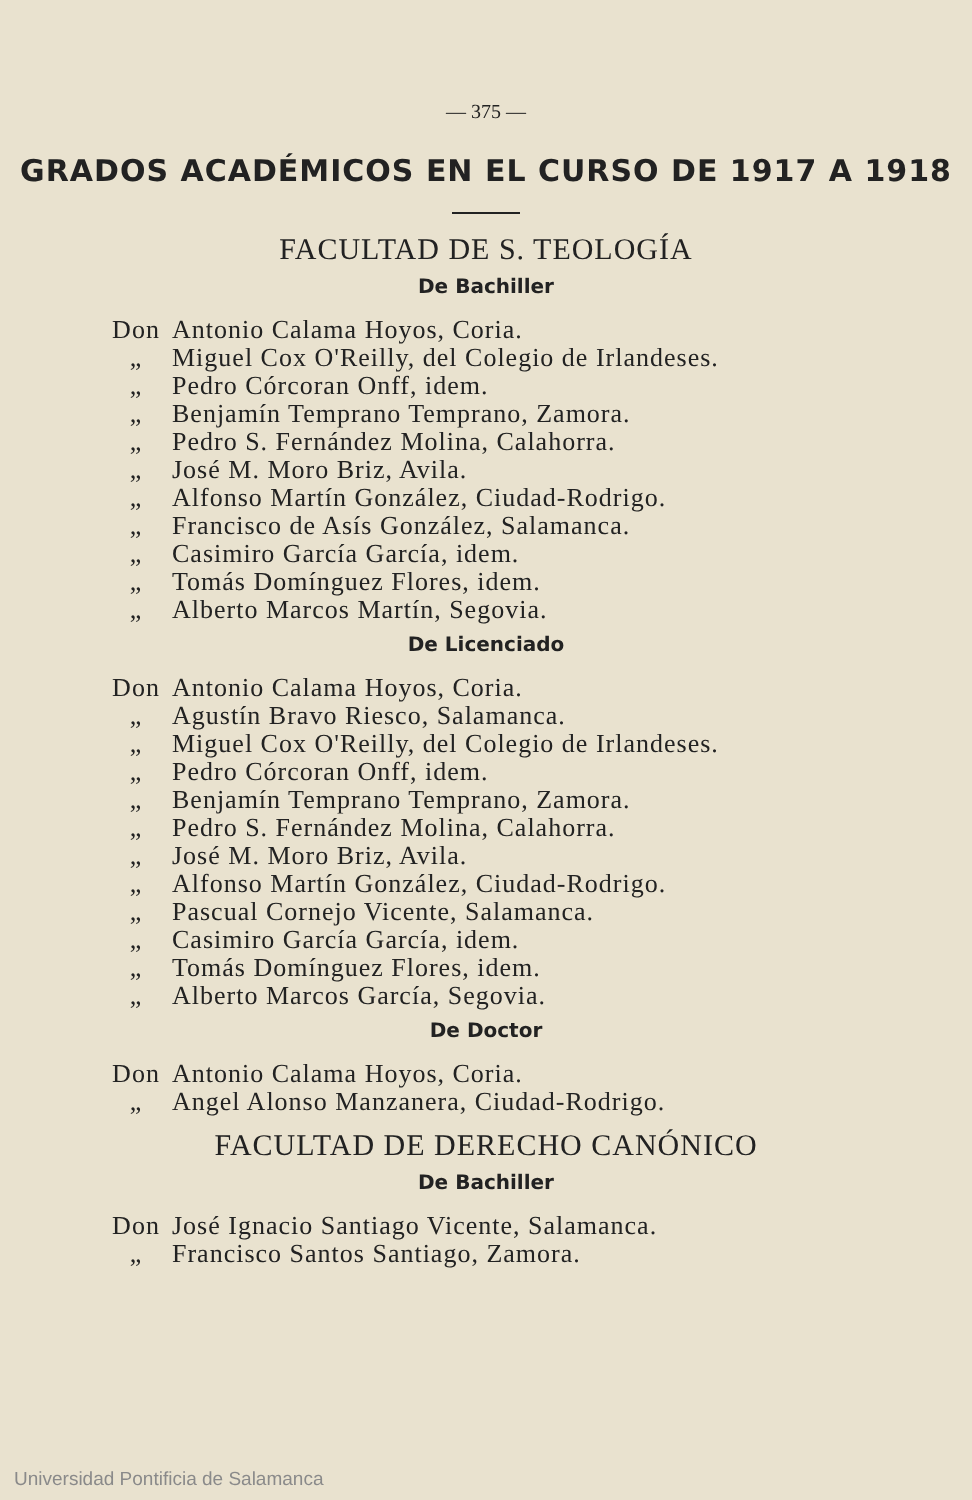— 375 —
GRADOS ACADÉMICOS EN EL CURSO DE 1917 A 1918
FACULTAD DE S. TEOLOGÍA
De Bachiller
Don Antonio Calama Hoyos, Coria.
„ Miguel Cox O'Reilly, del Colegio de Irlandeses.
„ Pedro Córcoran Onff, idem.
„ Benjamín Temprano Temprano, Zamora.
„ Pedro S. Fernández Molina, Calahorra.
„ José M. Moro Briz, Avila.
„ Alfonso Martín González, Ciudad-Rodrigo.
„ Francisco de Asís González, Salamanca.
„ Casimiro García García, idem.
„ Tomás Domínguez Flores, idem.
„ Alberto Marcos Martín, Segovia.
De Licenciado
Don Antonio Calama Hoyos, Coria.
„ Agustín Bravo Riesco, Salamanca.
„ Miguel Cox O'Reilly, del Colegio de Irlandeses.
„ Pedro Córcoran Onff, idem.
„ Benjamín Temprano Temprano, Zamora.
„ Pedro S. Fernández Molina, Calahorra.
„ José M. Moro Briz, Avila.
„ Alfonso Martín González, Ciudad-Rodrigo.
„ Pascual Cornejo Vicente, Salamanca.
„ Casimiro García García, idem.
„ Tomás Domínguez Flores, idem.
„ Alberto Marcos García, Segovia.
De Doctor
Don Antonio Calama Hoyos, Coria.
„ Angel Alonso Manzanera, Ciudad-Rodrigo.
FACULTAD DE DERECHO CANÓNICO
De Bachiller
Don José Ignacio Santiago Vicente, Salamanca.
„ Francisco Santos Santiago, Zamora.
Universidad Pontificia de Salamanca